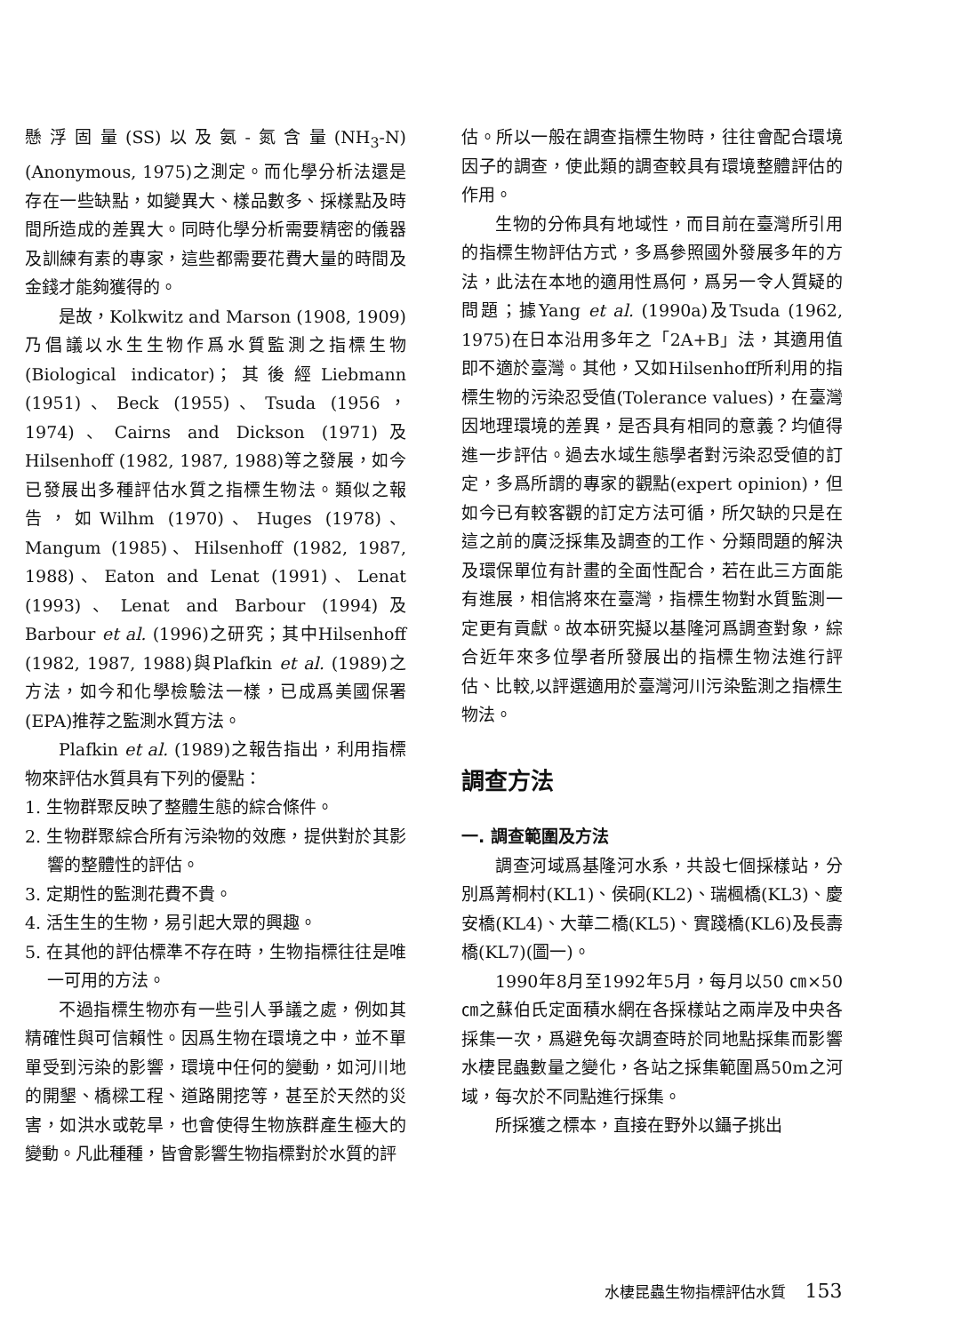懸浮固量(SS)以及氨-氮含量(NH<sub>3</sub>-N)(Anonymous, 1975)之測定。而化學分析法還是存在一些缺點，如變異大、樣品數多、採樣點及時間所造成的差異大。同時化學分析需要精密的儀器及訓練有素的專家，這些都需要花費大量的時間及金錢才能夠獲得的。
是故，Kolkwitz and Marson (1908, 1909)乃倡議以水生生物作爲水質監測之指標生物(Biological indicator)；其後經Liebmann (1951)、Beck (1955)、Tsuda (1956，1974)、Cairns and Dickson (1971)及Hilsenhoff (1982, 1987, 1988)等之發展，如今已發展出多種評估水質之指標生物法。類似之報告，如Wilhm (1970)、Huges (1978)、Mangum (1985)、Hilsenhoff (1982, 1987, 1988)、Eaton and Lenat (1991)、Lenat (1993)、Lenat and Barbour (1994)及Barbour et al. (1996)之研究；其中Hilsenhoff (1982, 1987, 1988)與Plafkin et al. (1989)之方法，如今和化學檢驗法一樣，已成爲美國保署(EPA)推荐之監測水質方法。
Plafkin et al. (1989)之報告指出，利用指標物來評估水質具有下列的優點：
1. 生物群聚反映了整體生態的綜合條件。
2. 生物群聚綜合所有污染物的效應，提供對於其影響的整體性的評估。
3. 定期性的監測花費不貴。
4. 活生生的生物，易引起大眾的興趣。
5. 在其他的評估標準不存在時，生物指標往往是唯一可用的方法。
不過指標生物亦有一些引人爭議之處，例如其精確性與可信賴性。因爲生物在環境之中，並不單單受到污染的影響，環境中任何的變動，如河川地的開墾、橋樑工程、道路開挖等，甚至於天然的災害，如洪水或乾旱，也會使得生物族群產生極大的變動。凡此種種，皆會影響生物指標對於水質的評
估。所以一般在調查指標生物時，往往會配合環境因子的調查，使此類的調查較具有環境整體評估的作用。
生物的分佈具有地域性，而目前在臺灣所引用的指標生物評估方式，多爲參照國外發展多年的方法，此法在本地的適用性爲何，爲另一令人質疑的問題；據Yang et al. (1990a)及Tsuda (1962, 1975)在日本沿用多年之「2A+B」法，其適用值即不適於臺灣。其他，又如Hilsenhoff所利用的指標生物的污染忍受值(Tolerance values)，在臺灣因地理環境的差異，是否具有相同的意義？均値得進一步評估。過去水域生態學者對污染忍受値的訂定，多爲所謂的專家的觀點(expert opinion)，但如今已有較客觀的訂定方法可循，所欠缺的只是在這之前的廣泛採集及調查的工作、分類問題的解決及環保單位有計畫的全面性配合，若在此三方面能有進展，相信將來在臺灣，指標生物對水質監測一定更有貢獻。故本研究擬以基隆河爲調查對象，綜合近年來多位學者所發展出的指標生物法進行評估、比較,以評選適用於臺灣河川污染監測之指標生物法。
調查方法
一. 調查範圍及方法
調查河域爲基隆河水系，共設七個採樣站，分別爲菁桐村(KL1)、侯硐(KL2)、瑞楓橋(KL3)、慶安橋(KL4)、大華二橋(KL5)、實踐橋(KL6)及長壽橋(KL7)(圖一)。
1990年8月至1992年5月，每月以50 ㎝×50 ㎝之蘇伯氏定面積水網在各採樣站之兩岸及中央各採集一次，爲避免每次調查時於同地點採集而影響水棲昆蟲數量之變化，各站之採集範圍爲50m之河域，每次於不同點進行採集。
所採獲之標本，直接在野外以鑷子挑出
水棲昆蟲生物指標評估水質 153